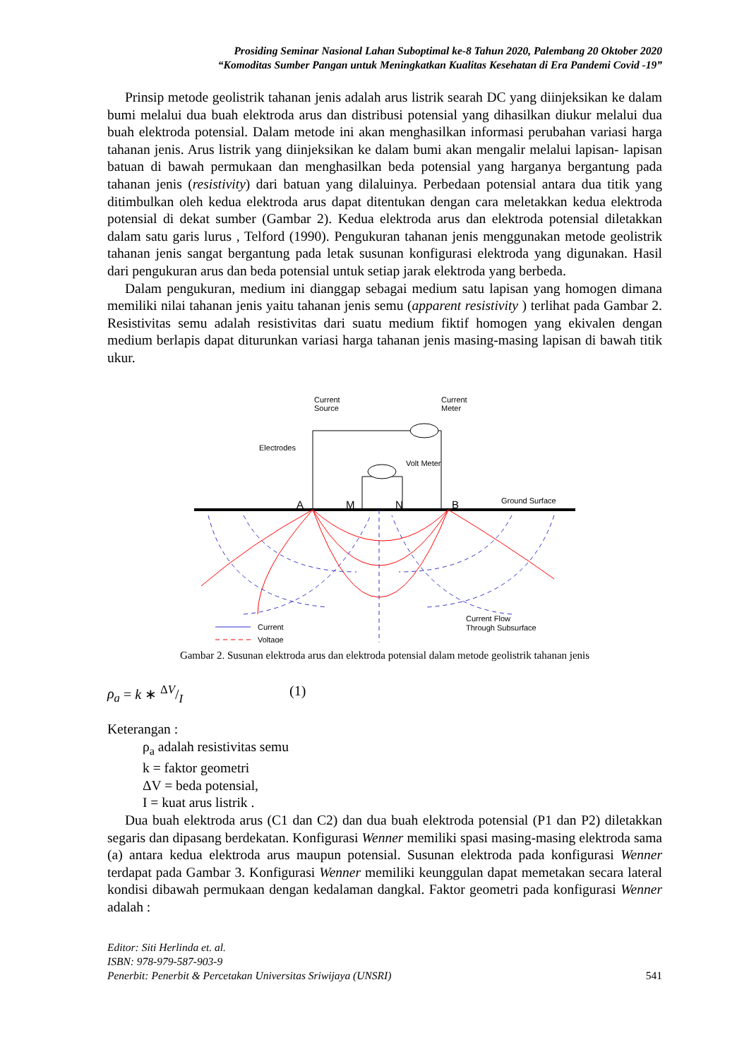Prosiding Seminar Nasional Lahan Suboptimal ke-8 Tahun 2020, Palembang 20 Oktober 2020
“Komoditas Sumber Pangan untuk Meningkatkan Kualitas Kesehatan di Era Pandemi Covid -19”
Prinsip metode geolistrik tahanan jenis adalah arus listrik searah DC yang diinjeksikan ke dalam bumi melalui dua buah elektroda arus dan distribusi potensial yang dihasilkan diukur melalui dua buah elektroda potensial. Dalam metode ini akan menghasilkan informasi perubahan variasi harga tahanan jenis. Arus listrik yang diinjeksikan ke dalam bumi akan mengalir melalui lapisan- lapisan batuan di bawah permukaan dan menghasilkan beda potensial yang harganya bergantung pada tahanan jenis (resistivity) dari batuan yang dilaluinya. Perbedaan potensial antara dua titik yang ditimbulkan oleh kedua elektroda arus dapat ditentukan dengan cara meletakkan kedua elektroda potensial di dekat sumber (Gambar 2). Kedua elektroda arus dan elektroda potensial diletakkan dalam satu garis lurus , Telford (1990). Pengukuran tahanan jenis menggunakan metode geolistrik tahanan jenis sangat bergantung pada letak susunan konfigurasi elektroda yang digunakan. Hasil dari pengukuran arus dan beda potensial untuk setiap jarak elektroda yang berbeda.
Dalam pengukuran, medium ini dianggap sebagai medium satu lapisan yang homogen dimana memiliki nilai tahanan jenis yaitu tahanan jenis semu (apparent resistivity ) terlihat pada Gambar 2. Resistivitas semu adalah resistivitas dari suatu medium fiktif homogen yang ekivalen dengan medium berlapis dapat diturunkan variasi harga tahanan jenis masing-masing lapisan di bawah titik ukur.
Current
Source
Current
Meter
Electrodes
Volt Meter
Ground Surface
A
M
N
B
Current
Voltage
Current Flow
Through Subsurface
Gambar 2. Susunan elektroda arus dan elektroda potensial dalam metode geolistrik tahanan jenis
ρ<sub>a</sub> = k ∗ ΔV/I (1)
Keterangan :
ρ<sub>a</sub> adalah resistivitas semu
k = faktor geometri
ΔV = beda potensial,
I = kuat arus listrik .
Dua buah elektroda arus (C1 dan C2) dan dua buah elektroda potensial (P1 dan P2) diletakkan segaris dan dipasang berdekatan. Konfigurasi Wenner memiliki spasi masing-masing elektroda sama (a) antara kedua elektroda arus maupun potensial. Susunan elektroda pada konfigurasi Wenner terdapat pada Gambar 3. Konfigurasi Wenner memiliki keunggulan dapat memetakan secara lateral kondisi dibawah permukaan dengan kedalaman dangkal. Faktor geometri pada konfigurasi Wenner adalah :
Editor: Siti Herlinda et. al.
ISBN: 978-979-587-903-9
Penerbit: Penerbit & Percetakan Universitas Sriwijaya (UNSRI) 541